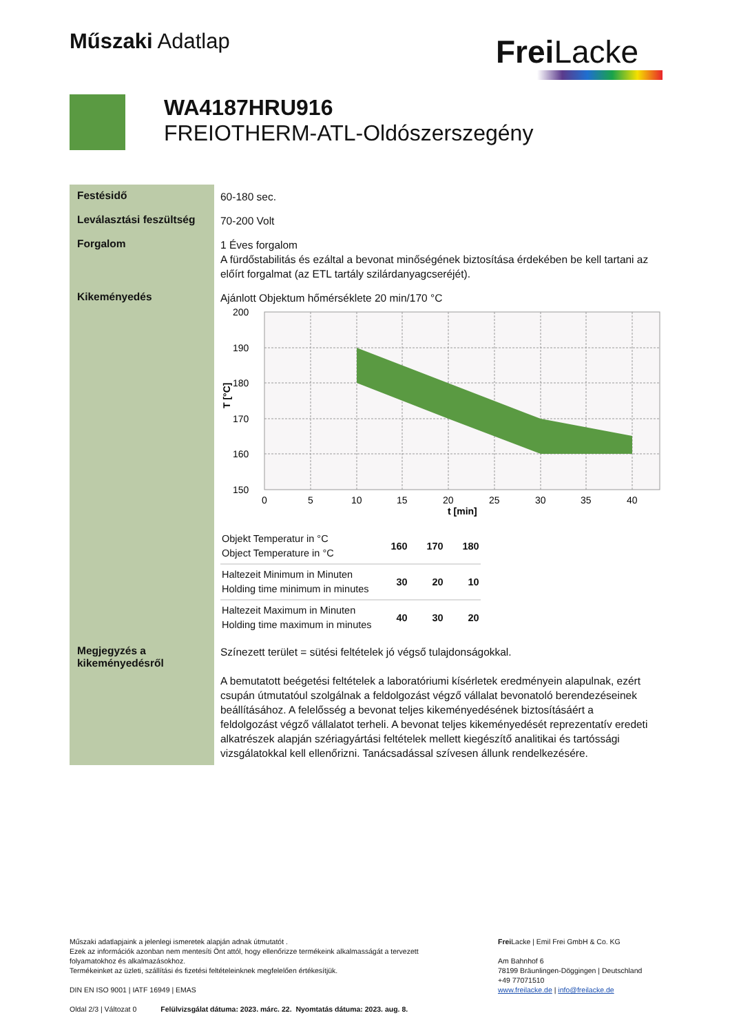Műszaki Adatlap Frei Lacke
WA4187HRU916
FREIOTHERM-ATL-Oldószerszegény
Festésidő
60-180 sec.
Leválasztási feszültség
70-200 Volt
Forgalom
1 Éves forgalom
A fürdőstabilitás és ezáltal a bevonat minőségének biztosítása érdekében be kell tartani az előírt forgalmat (az ETL tartály szilárdanyagcseréjét).
Kikeményedés
Ajánlott Objektum hőmérséklete 20 min/170 °C
200
190
180
170
160
150
0
5
10
15
20
25
30
35
40
t [min]
T [°C]
| Objekt Temperatur in °C Object Temperature in °C | 160 | 170 | 180 |
| Haltezeit Minimum in Minuten Holding time minimum in minutes | 30 | 20 | 10 |
| Haltezeit Maximum in Minuten Holding time maximum in minutes | 40 | 30 | 20 |
Megjegyzés a kikeményedésről
Színezett terület = sütési feltételek jó végső tulajdonságokkal.
A bemutatott beégetési feltételek a laboratóriumi kísérletek eredményein alapulnak, ezért csupán útmutatóul szolgálnak a feldolgozást végző vállalat bevonatoló berendezéseinek beállításához. A felelősség a bevonat teljes kikeményedésének biztosításáért a feldolgozást végző vállalatot terheli. A bevonat teljes kikeményedését reprezentatív eredeti alkatrészek alapján szériagyártási feltételek mellett kiegészítő analitikai és tartóssági vizsgálatokkal kell ellenőrizni. Tanácsadással szívesen állunk rendelkezésére.
Műszaki adatlapjaink a jelenlegi ismeretek alapján adnak útmutatót .
Ezek az információk azonban nem mentesíti Önt attól, hogy ellenőrizze termékeink alkalmasságát a tervezett folyamatokhoz és alkalmazásokhoz.
Termékeinket az üzleti, szállítási és fizetési feltételeinknek megfelelően értékesítjük.
DIN EN ISO 9001 | IATF 16949 | EMAS
Oldal 2/3 | Változat 0 Felülvizsgálat dátuma: 2023. márc. 22. Nyomtatás dátuma: 2023. aug. 8.
Frei Lacke | Emil Frei GmbH & Co. KG
Am Bahnhof 6
78199 Bräunlingen-Döggingen | Deutschland
+49 77071510
www.freilacke.de | info@freilacke.de